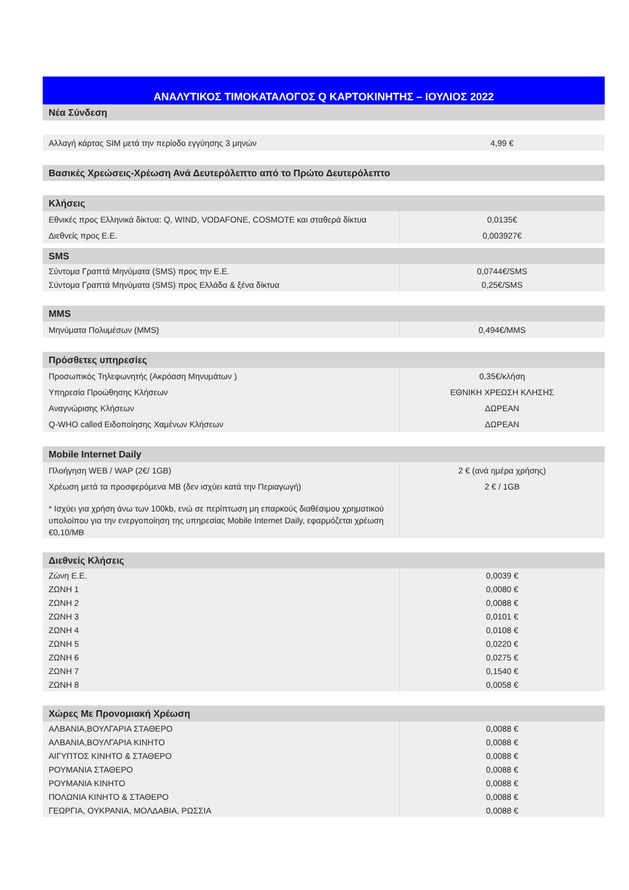| ΑΝΑΛΥΤΙΚΟΣ ΤΙΜΟΚΑΤΑΛΟΓΟΣ Q ΚΑΡΤΟΚΙΝΗΤΗΣ – ΙΟΥΛΙΟΣ 2022 | |
| --- | --- |
| Νέα Σύνδεση | |
| Αλλαγή κάρτας SIM μετά την περίοδο εγγύησης 3 μηνών | 4,99 € |
| Βασικές Χρεώσεις-Χρέωση Ανά Δευτερόλεπτο από το Πρώτο Δευτερόλεπτο | |
| Κλήσεις | |
| Εθνικές προς Ελληνικά δίκτυα: Q, WIND, VODAFONE, COSMOTE και σταθερά δίκτυα | 0,0135€ |
| Διεθνείς προς Ε.Ε. | 0,003927€ |
| SMS | |
| Σύντομα Γραπτά Μηνύματα (SMS) προς την Ε.Ε. | 0,0744€/SMS |
| Σύντομα Γραπτά Μηνύματα (SMS) προς Ελλάδα & ξένα δίκτυα | 0,25€/SMS |
| MMS | |
| Μηνύματα Πολυμέσων (MMS) | 0,494€/MMS |
| Πρόσθετες υπηρεσίες | |
| Προσωπικός Τηλεφωνητής (Ακρόαση Μηνυμάτων ) | 0,35€/κλήση |
| Υπηρεσία Προώθησης Κλήσεων | ΕΘΝΙΚΗ ΧΡΕΩΣΗ ΚΛΗΣΗΣ |
| Αναγνώρισης Κλήσεων | ΔΩΡΕΑΝ |
| Q-WHO called Ειδοποίησης Χαμένων Κλήσεων | ΔΩΡΕΑΝ |
| Mobile Internet Daily | |
| Πλοήγηση WEB / WAP (2€/ 1GB) | 2 € (ανά ημέρα χρήσης) |
| Χρέωση μετά τα προσφερόμενα MB (δεν ισχύει κατά την Περιαγωγή) | 2 € / 1GB |
| * Ισχύει για χρήση άνω των 100kb, ενώ σε περίπτωση μη επαρκούς διαθέσιμου χρηματικού υπολοίπου για την ενεργοποίηση της υπηρεσίας Mobile Internet Daily, εφαρμόζεται χρέωση €0,10/MB | |
| Διεθνείς Κλήσεις | |
| Ζώνη Ε.Ε. | 0,0039 € |
| ΖΩΝΗ 1 | 0,0080 € |
| ΖΩΝΗ 2 | 0,0088 € |
| ΖΩΝΗ 3 | 0,0101 € |
| ΖΩΝΗ 4 | 0,0108 € |
| ΖΩΝΗ 5 | 0,0220 € |
| ΖΩΝΗ 6 | 0,0275 € |
| ΖΩΝΗ 7 | 0,1540 € |
| ΖΩΝΗ 8 | 0,0058 € |
| Χώρες Με Προνομιακή Χρέωση | |
| ΑΛΒΑΝΙΑ,ΒΟΥΛΓΑΡΙΑ ΣΤΑΘΕΡΟ | 0,0088 € |
| ΑΛΒΑΝΙΑ,ΒΟΥΛΓΑΡΙΑ ΚΙΝΗΤΟ | 0,0088 € |
| ΑΙΓΥΠΤΟΣ ΚΙΝΗΤΟ & ΣΤΑΘΕΡΟ | 0,0088 € |
| ΡΟΥΜΑΝΙΑ ΣΤΑΘΕΡΟ | 0,0088 € |
| ΡΟΥΜΑΝΙΑ ΚΙΝΗΤΟ | 0,0088 € |
| ΠΟΛΩΝΙΑ ΚΙΝΗΤΟ & ΣΤΑΘΕΡΟ | 0,0088 € |
| ΓΕΩΡΓΙΑ, ΟΥΚΡΑΝΙΑ, ΜΟΛΔΑΒΙΑ, ΡΩΣΣΙΑ | 0,0088 € |